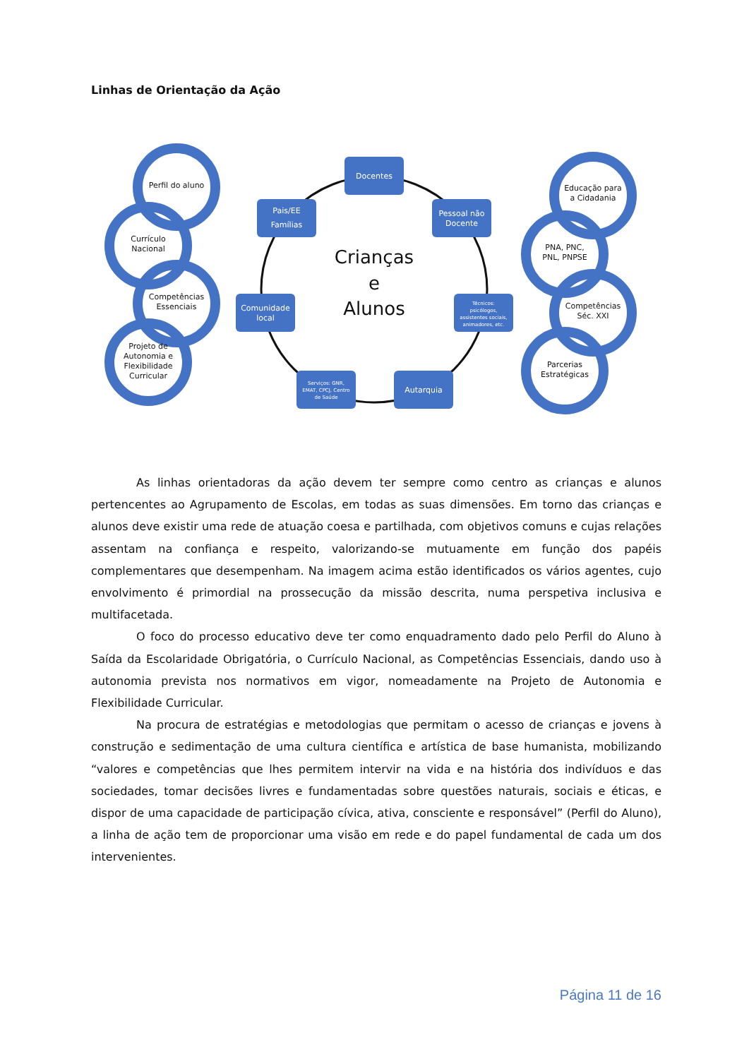Linhas de Orientação da Ação
Docentes
Pessoal não
Docente
Técnicos:
psicólogos,
assistentes sociais,
animadores, etc.
Autarquia
Serviços: GNR,
EMAT, CPCJ, Centro
de Saúde
Comunidade
local
Pais/EE
Famílias
Crianças
e
Alunos
Perfil do aluno
Currículo
Nacional
Competências
Essenciais
Projeto de
Autonomia e
Flexibilidade
Curricular
Educação para
a Cidadania
PNA, PNC,
PNL, PNPSE
Competências
Séc. XXI
Parcerias
Estratégicas
As linhas orientadoras da ação devem ter sempre como centro as crianças e alunos pertencentes ao Agrupamento de Escolas, em todas as suas dimensões. Em torno das crianças e alunos deve existir uma rede de atuação coesa e partilhada, com objetivos comuns e cujas relações assentam na confiança e respeito, valorizando-se mutuamente em função dos papéis complementares que desempenham. Na imagem acima estão identificados os vários agentes, cujo envolvimento é primordial na prossecução da missão descrita, numa perspetiva inclusiva e multifacetada.
O foco do processo educativo deve ter como enquadramento dado pelo Perfil do Aluno à Saída da Escolaridade Obrigatória, o Currículo Nacional, as Competências Essenciais, dando uso à autonomia prevista nos normativos em vigor, nomeadamente na Projeto de Autonomia e Flexibilidade Curricular.
Na procura de estratégias e metodologias que permitam o acesso de crianças e jovens à construção e sedimentação de uma cultura científica e artística de base humanista, mobilizando “valores e competências que lhes permitem intervir na vida e na história dos indivíduos e das sociedades, tomar decisões livres e fundamentadas sobre questões naturais, sociais e éticas, e dispor de uma capacidade de participação cívica, ativa, consciente e responsável” (Perfil do Aluno), a linha de ação tem de proporcionar uma visão em rede e do papel fundamental de cada um dos intervenientes.
Página 11 de 16